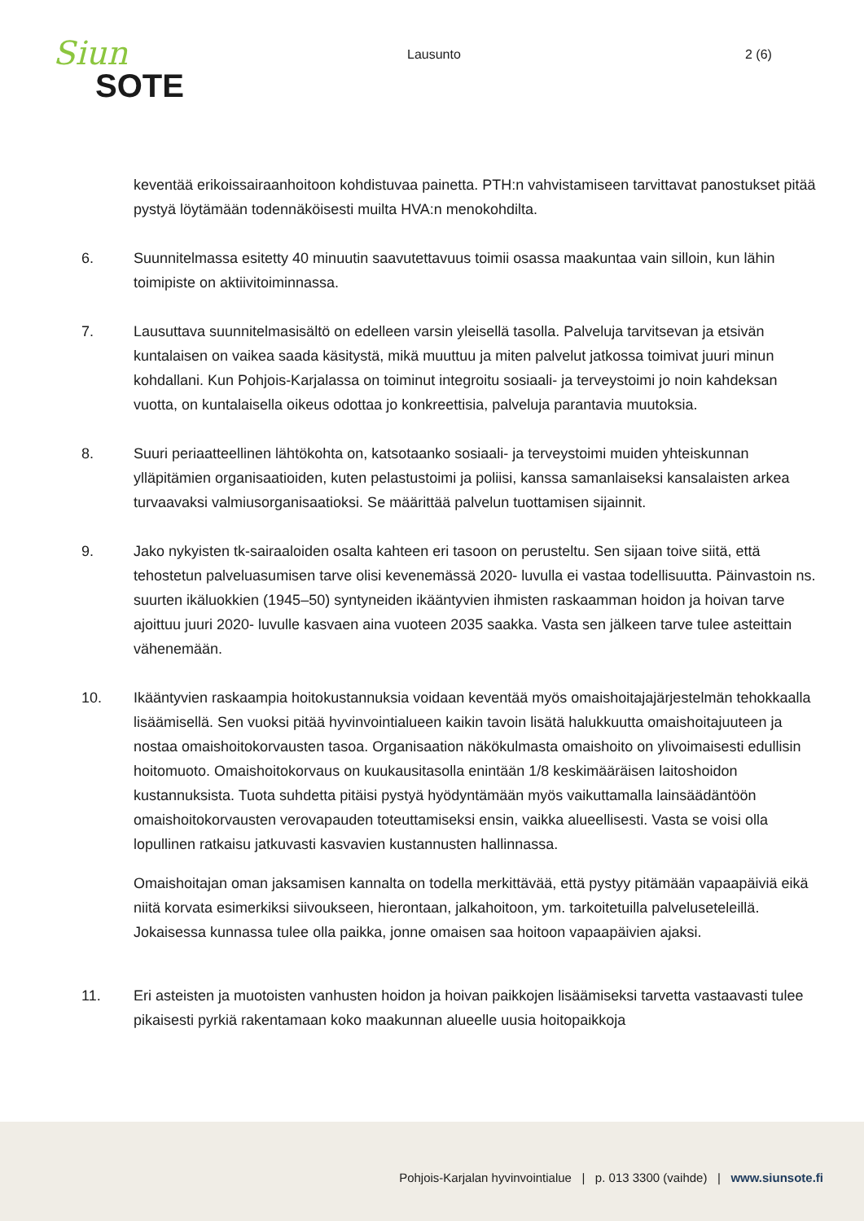Siun
SOTE
Lausunto 2 (6)
keventää erikoissairaanhoitoon kohdistuvaa painetta. PTH:n vahvistamiseen tarvittavat panostukset pitää pystyä löytämään todennäköisesti muilta HVA:n menokohdilta.
6. Suunnitelmassa esitetty 40 minuutin saavutettavuus toimii osassa maakuntaa vain silloin, kun lähin toimipiste on aktiivitoiminnassa.
7. Lausuttava suunnitelmasisältö on edelleen varsin yleisellä tasolla. Palveluja tarvitsevan ja etsivän kuntalaisen on vaikea saada käsitystä, mikä muuttuu ja miten palvelut jatkossa toimivat juuri minun kohdallani. Kun Pohjois-Karjalassa on toiminut integroitu sosiaali- ja terveystoimi jo noin kahdeksan vuotta, on kuntalaisella oikeus odottaa jo konkreettisia, palveluja parantavia muutoksia.
8. Suuri periaatteellinen lähtökohta on, katsotaanko sosiaali- ja terveystoimi muiden yhteiskunnan ylläpitämien organisaatioiden, kuten pelastustoimi ja poliisi, kanssa samanlaiseksi kansalaisten arkea turvaavaksi valmiusorganisaatioksi. Se määrittää palvelun tuottamisen sijainnit.
9. Jako nykyisten tk-sairaaloiden osalta kahteen eri tasoon on perusteltu. Sen sijaan toive siitä, että tehostetun palveluasumisen tarve olisi kevenemässä 2020- luvulla ei vastaa todellisuutta. Päinvastoin ns. suurten ikäluokkien (1945–50) syntyneiden ikääntyvien ihmisten raskaamman hoidon ja hoivan tarve ajoittuu juuri 2020- luvulle kasvaen aina vuoteen 2035 saakka. Vasta sen jälkeen tarve tulee asteittain vähenemään.
10. Ikääntyvien raskaampia hoitokustannuksia voidaan keventää myös omaishoitajajärjestelmän tehokkaalla lisäämisellä. Sen vuoksi pitää hyvinvointialueen kaikin tavoin lisätä halukkuutta omaishoitajuuteen ja nostaa omaishoitokorvausten tasoa. Organisaation näkökulmasta omaishoito on ylivoimaisesti edullisin hoitomuoto. Omaishoitokorvaus on kuukausitasolla enintään 1/8 keskimääräisen laitoshoidon kustannuksista. Tuota suhdetta pitäisi pystyä hyödyntämään myös vaikuttamalla lainsäädäntöön omaishoitokorvausten verovapauden toteuttamiseksi ensin, vaikka alueellisesti. Vasta se voisi olla lopullinen ratkaisu jatkuvasti kasvavien kustannusten hallinnassa.
Omaishoitajan oman jaksamisen kannalta on todella merkittävää, että pystyy pitämään vapaapäiviä eikä niitä korvata esimerkiksi siivoukseen, hierontaan, jalkahoitoon, ym. tarkoitetuilla palveluseteleillä. Jokaisessa kunnassa tulee olla paikka, jonne omaisen saa hoitoon vapaapäivien ajaksi.
11. Eri asteisten ja muotoisten vanhusten hoidon ja hoivan paikkojen lisäämiseksi tarvetta vastaavasti tulee pikaisesti pyrkiä rakentamaan koko maakunnan alueelle uusia hoitopaikkoja
Pohjois-Karjalan hyvinvointialue | p. 013 3300 (vaihde) | www.siunsote.fi